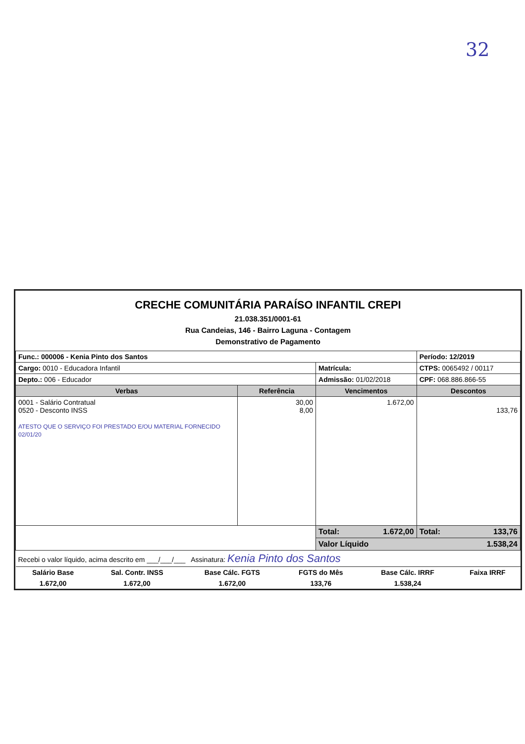32
CRECHE COMUNITÁRIA PARAÍSO INFANTIL CREPI
21.038.351/0001-61
Rua Candeias, 146 - Bairro Laguna - Contagem
Demonstrativo de Pagamento
| Func.: 000006 - Kenia Pinto dos Santos | | | Período: 12/2019 |
| Cargo: 0010 - Educadora Infantil | | Matrícula: | CTPS: 0065492 / 00117 |
| Depto.: 006 - Educador | | Admissão: 01/02/2018 | CPF: 068.886.866-55 |
| Verbas | Referência | Vencimentos | Descontos |
| 0001 - Salário Contratual 0520 - Desconto INSS ATESTO QUE O SERVIÇO FOI PRESTADO E/OU MATERIAL FORNECIDO 02/01/20 | 30,00 8,00 | 1.672,00 | 133,76 |
| | | Total: 1.672,00 | Total: 133,76 |
| | | Valor Líquido 1.538,24 | |
| Recebi o valor líquido, acima descrito em ___/___/___ Assinatura: Kenia Pinto dos Santos | | | |
| Salário Base | Sal. Contr. INSS | Base Cálc. FGTS | FGTS do Mês | Base Cálc. IRRF | Faixa IRRF |
| 1.672,00 | 1.672,00 | 1.672,00 | 133,76 | 1.538,24 | |